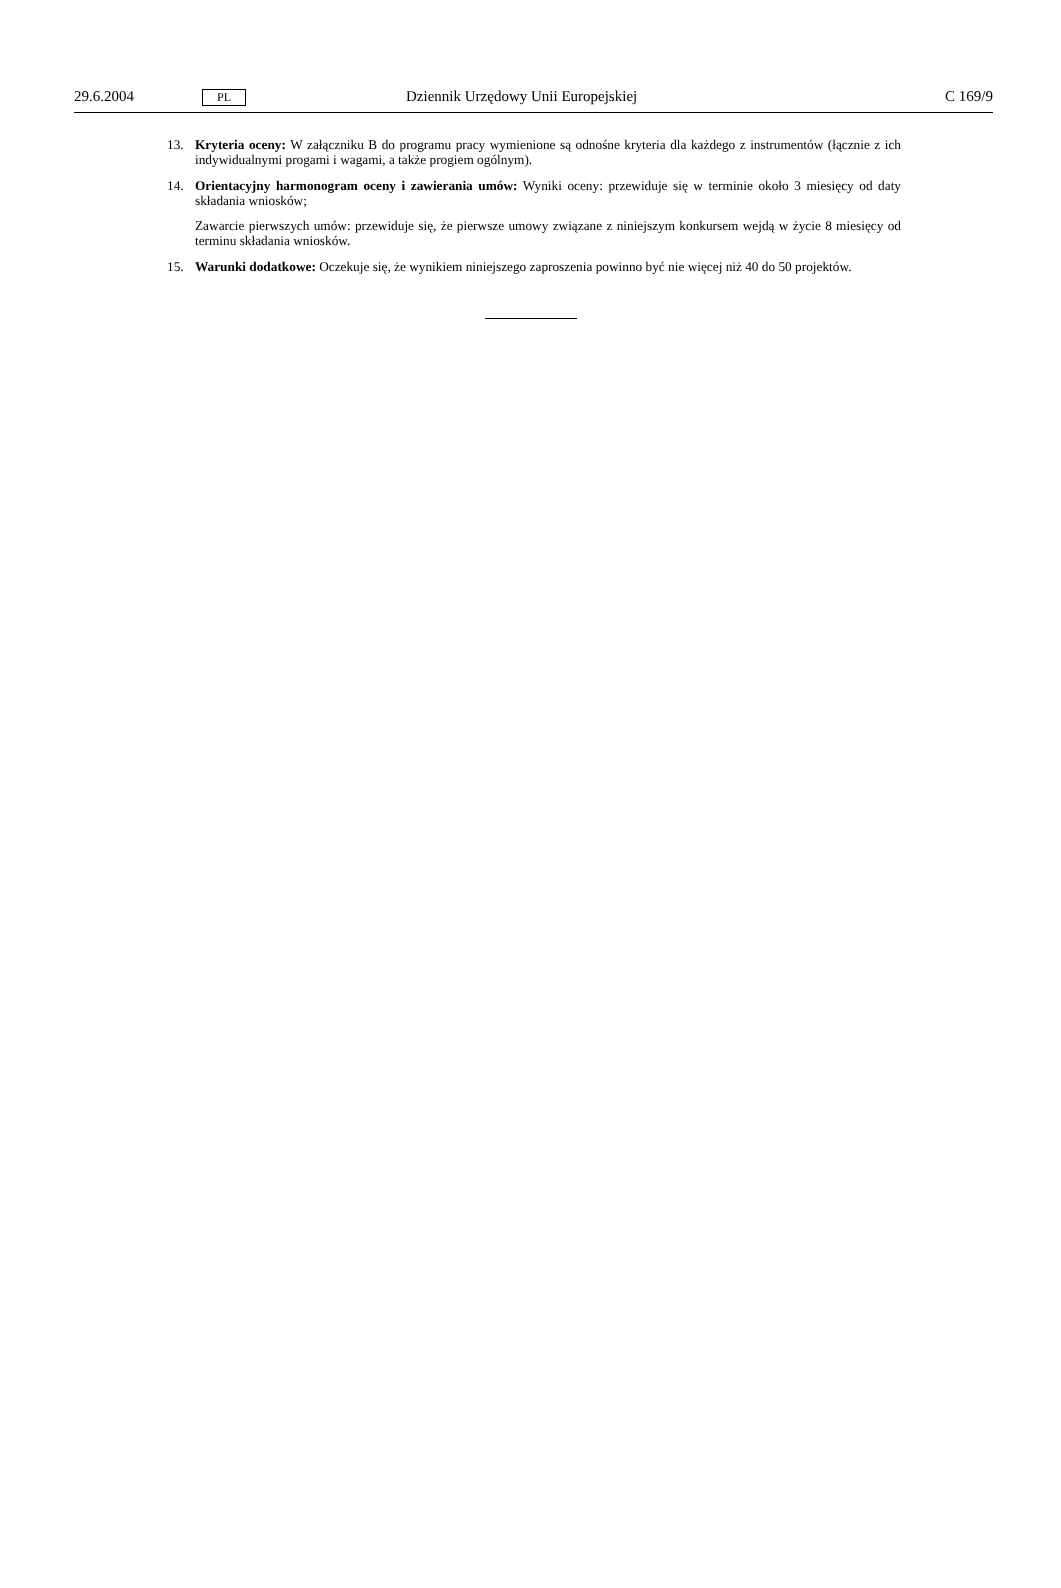29.6.2004 PL Dziennik Urzędowy Unii Europejskiej C 169/9
13. Kryteria oceny: W załączniku B do programu pracy wymienione są odnośne kryteria dla każdego z instrumentów (łącznie z ich indywidualnymi progami i wagami, a także progiem ogólnym).
14. Orientacyjny harmonogram oceny i zawierania umów: Wyniki oceny: przewiduje się w terminie około 3 miesięcy od daty składania wniosków;
Zawarcie pierwszych umów: przewiduje się, że pierwsze umowy związane z niniejszym konkursem wejdą w życie 8 miesięcy od terminu składania wniosków.
15. Warunki dodatkowe: Oczekuje się, że wynikiem niniejszego zaproszenia powinno być nie więcej niż 40 do 50 projektów.